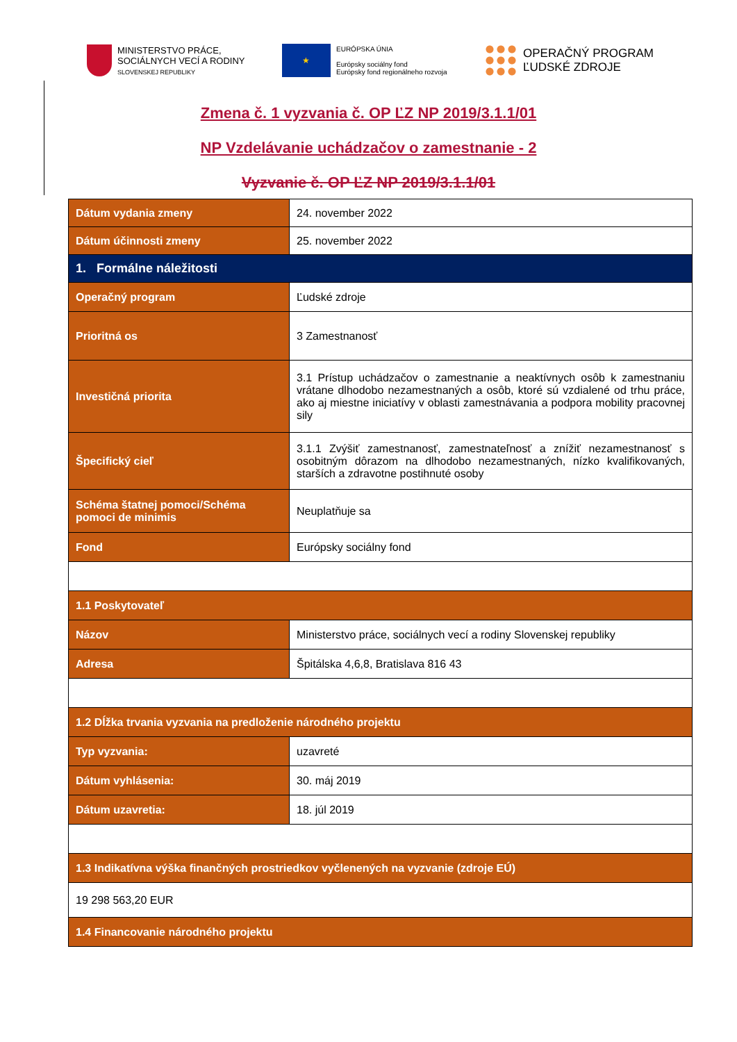MINISTERSTVO PRÁCE,
SOCIÁLNYCH VECÍ A RODINY
SLOVENSKEJ REPUBLIKY
★
EURÓPSKA ÚNIA
Európsky sociálny fond
Európsky fond regionálneho rozvoja
OPERAČNÝ PROGRAM
ĽUDSKÉ ZDROJE
Zmena č. 1 vyzvania č. OP ĽZ NP 2019/3.1.1/01
NP Vzdelávanie uchádzačov o zamestnanie - 2
Vyzvanie č. OP ĽZ NP 2019/3.1.1/01
| Dátum vydania zmeny | 24. november 2022 |
| Dátum účinnosti zmeny | 25. november 2022 |
| 1. Formálne náležitosti | |
| Operačný program | Ľudské zdroje |
| Prioritná os | 3 Zamestnanosť |
| Investičná priorita | 3.1 Prístup uchádzačov o zamestnanie a neaktívnych osôb k zamestnaniu vrátane dlhodobo nezamestnaných a osôb, ktoré sú vzdialené od trhu práce, ako aj miestne iniciatívy v oblasti zamestnávania a podpora mobility pracovnej sily |
| Špecifický cieľ | 3.1.1 Zvýšiť zamestnanosť, zamestnateľnosť a znížiť nezamestnanosť s osobitným dôrazom na dlhodobo nezamestnaných, nízko kvalifikovaných, starších a zdravotne postihnuté osoby |
| Schéma štatnej pomoci/Schéma pomoci de minimis | Neuplatňuje sa |
| Fond | Európsky sociálny fond |
| 1.1 Poskytovateľ | |
| Názov | Ministerstvo práce, sociálnych vecí a rodiny Slovenskej republiky |
| Adresa | Špitálska 4,6,8, Bratislava 816 43 |
| 1.2 Dĺžka trvania vyzvania na predloženie národného projektu | |
| Typ vyzvania: | uzavreté |
| Dátum vyhlásenia: | 30. máj 2019 |
| Dátum uzavretia: | 18. júl 2019 |
| 1.3 Indikatívna výška finančných prostriedkov vyčlenených na vyzvanie (zdroje EÚ) | |
| 19 298 563,20 EUR | |
| 1.4 Financovanie národného projektu | |